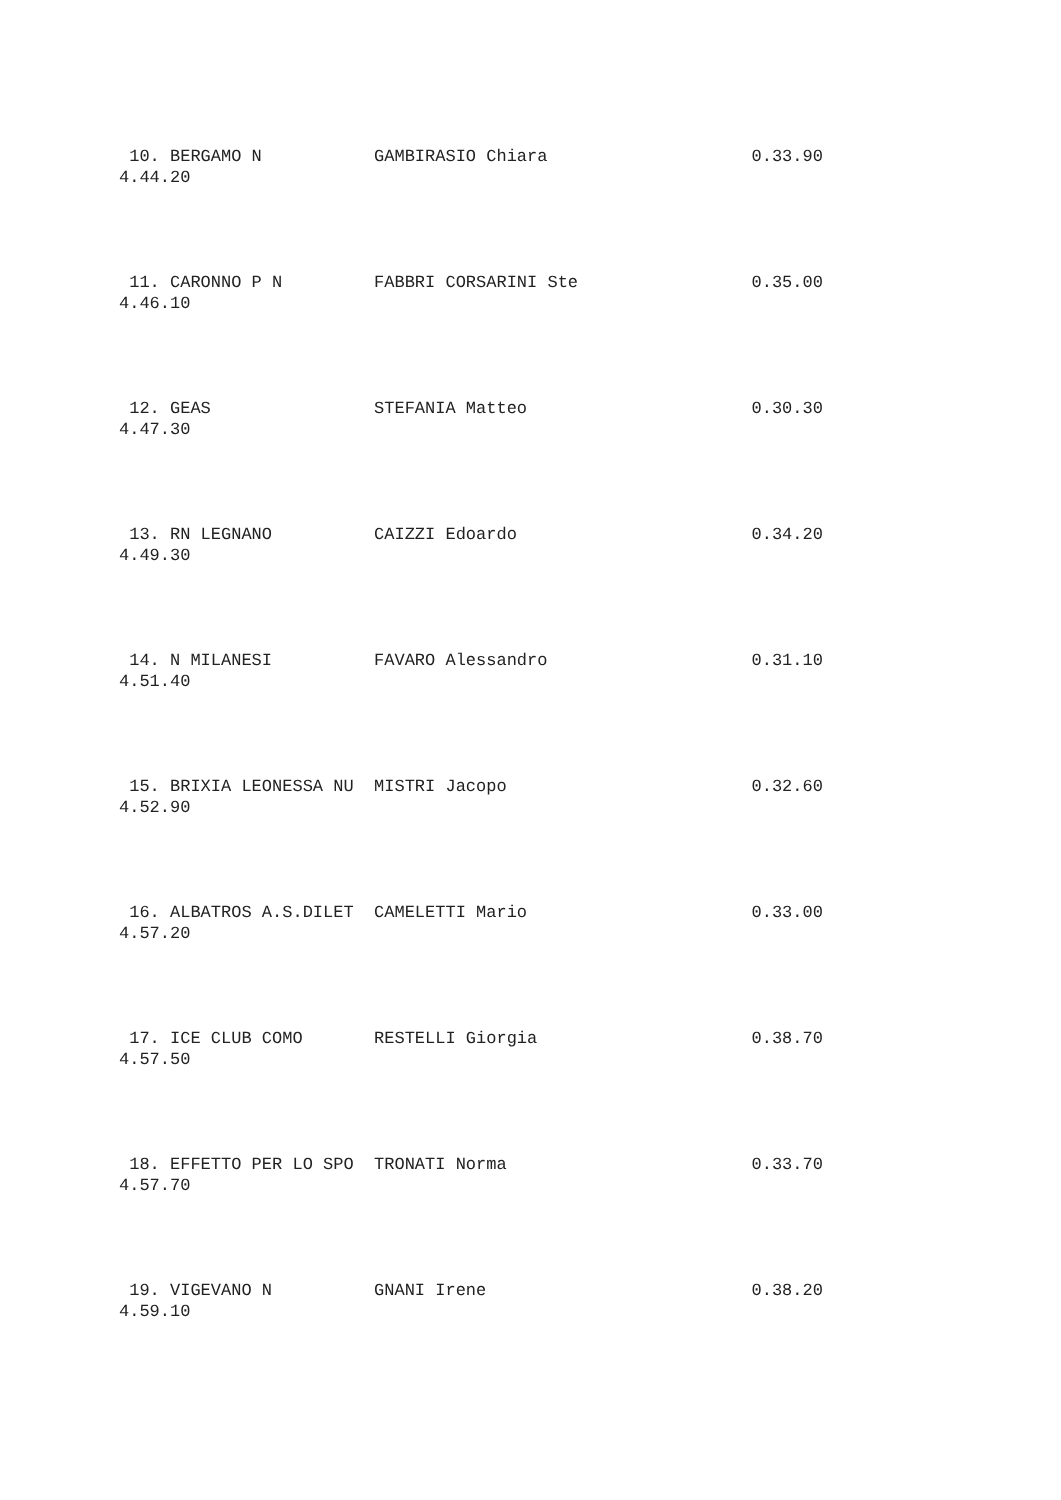10. BERGAMO N           GAMBIRASIO Chiara                    0.33.90
4.44.20
 11. CARONNO P N         FABBRI CORSARINI Ste                 0.35.00
4.46.10
 12. GEAS                STEFANIA Matteo                      0.30.30
4.47.30
 13. RN LEGNANO          CAIZZI Edoardo                       0.34.20
4.49.30
 14. N MILANESI          FAVARO Alessandro                    0.31.10
4.51.40
 15. BRIXIA LEONESSA NU  MISTRI Jacopo                        0.32.60
4.52.90
 16. ALBATROS A.S.DILET  CAMELETTI Mario                      0.33.00
4.57.20
 17. ICE CLUB COMO       RESTELLI Giorgia                     0.38.70
4.57.50
 18. EFFETTO PER LO SPO  TRONATI Norma                        0.33.70
4.57.70
 19. VIGEVANO N          GNANI Irene                          0.38.20
4.59.10